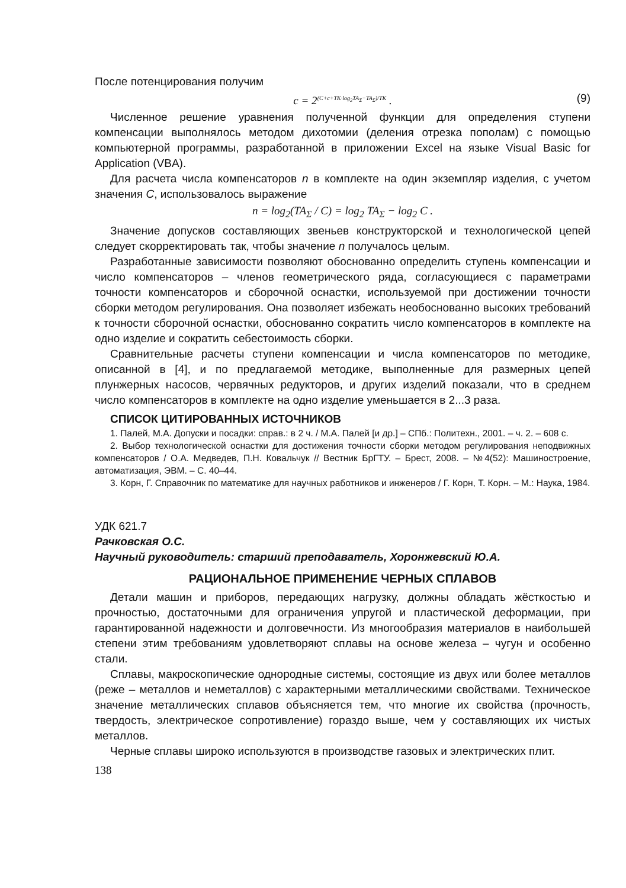После потенцирования получим
c = 2<sup>(C+c+TK·log<sub>2</sub>TA<sub>Σ</sub>−TA<sub>Σ</sub>)/TK</sup> . (9)
Численное решение уравнения полученной функции для определения ступени компенсации выполнялось методом дихотомии (деления отрезка пополам) с помощью компьютерной программы, разработанной в приложении Excel на языке Visual Basic for Application (VBA).
Для расчета числа компенсаторов n в комплекте на один экземпляр изделия, с учетом значения C, использовалось выражение
n = log<sub>2</sub>(TA<sub>Σ</sub> / C) = log<sub>2</sub> TA<sub>Σ</sub> − log<sub>2</sub> C .
Значение допусков составляющих звеньев конструкторской и технологической цепей следует скорректировать так, чтобы значение n получалось целым.
Разработанные зависимости позволяют обоснованно определить ступень компенсации и число компенсаторов – членов геометрического ряда, согласующиеся с параметрами точности компенсаторов и сборочной оснастки, используемой при достижении точности сборки методом регулирования. Она позволяет избежать необоснованно высоких требований к точности сборочной оснастки, обоснованно сократить число компенсаторов в комплекте на одно изделие и сократить себестоимость сборки.
Сравнительные расчеты ступени компенсации и числа компенсаторов по методике, описанной в [4], и по предлагаемой методике, выполненные для размерных цепей плунжерных насосов, червячных редукторов, и других изделий показали, что в среднем число компенсаторов в комплекте на одно изделие уменьшается в 2...3 раза.
СПИСОК ЦИТИРОВАННЫХ ИСТОЧНИКОВ
1. Палей, М.А. Допуски и посадки: справ.: в 2 ч. / М.А. Палей [и др.] – СПб.: Политехн., 2001. – ч. 2. – 608 с.
2. Выбор технологической оснастки для достижения точности сборки методом регулирования неподвижных компенсаторов / О.А. Медведев, П.Н. Ковальчук // Вестник БрГТУ. – Брест, 2008. – №4(52): Машиностроение, автоматизация, ЭВМ. – С. 40–44.
3. Корн, Г. Справочник по математике для научных работников и инженеров / Г. Корн, Т. Корн. – М.: Наука, 1984.
УДК 621.7
Рачковская О.С.
Научный руководитель: старший преподаватель, Хоронжевский Ю.А.
РАЦИОНАЛЬНОЕ ПРИМЕНЕНИЕ ЧЕРНЫХ СПЛАВОВ
Детали машин и приборов, передающих нагрузку, должны обладать жёсткостью и прочностью, достаточными для ограничения упругой и пластической деформации, при гарантированной надежности и долговечности. Из многообразия материалов в наибольшей степени этим требованиям удовлетворяют сплавы на основе железа – чугун и особенно стали.
Сплавы, макроскопические однородные системы, состоящие из двух или более металлов (реже – металлов и неметаллов) с характерными металлическими свойствами. Техническое значение металлических сплавов объясняется тем, что многие их свойства (прочность, твердость, электрическое сопротивление) гораздо выше, чем у составляющих их чистых металлов.
Черные сплавы широко используются в производстве газовых и электрических плит.
138